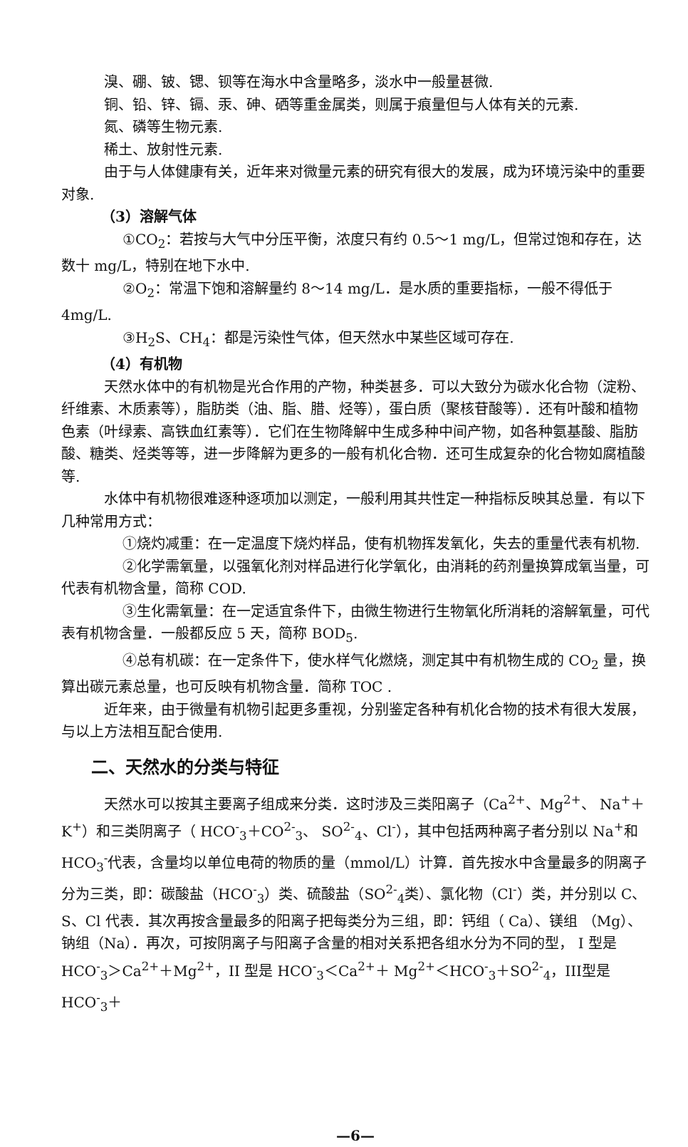溴、硼、铍、锶、钡等在海水中含量略多，淡水中一般量甚微.
铜、铅、锌、镉、汞、砷、硒等重金属类，则属于痕量但与人体有关的元素.
氮、磷等生物元素.
稀土、放射性元素.
由于与人体健康有关，近年来对微量元素的研究有很大的发展，成为环境污染中的重要对象.
（3）溶解气体
①CO<sub>2</sub>：若按与大气中分压平衡，浓度只有约 0.5～1 mg/L，但常过饱和存在，达数十 mg/L，特别在地下水中.
②O<sub>2</sub>：常温下饱和溶解量约 8～14 mg/L．是水质的重要指标，一般不得低于4mg/L.
③H<sub>2</sub>S、CH<sub>4</sub>：都是污染性气体，但天然水中某些区域可存在.
（4）有机物
天然水体中的有机物是光合作用的产物，种类甚多．可以大致分为碳水化合物（淀粉、纤维素、木质素等），脂肪类（油、脂、腊、烃等），蛋白质（聚核苷酸等）．还有叶酸和植物色素（叶绿素、高铁血红素等）．它们在生物降解中生成多种中间产物，如各种氨基酸、脂肪酸、糖类、烃类等等，进一步降解为更多的一般有机化合物．还可生成复杂的化合物如腐植酸等.
水体中有机物很难逐种逐项加以测定，一般利用其共性定一种指标反映其总量．有以下几种常用方式：
①烧灼减重：在一定温度下烧灼样品，使有机物挥发氧化，失去的重量代表有机物.
②化学需氧量，以强氧化剂对样品进行化学氧化，由消耗的药剂量换算成氧当量，可代表有机物含量，简称 COD.
③生化需氧量：在一定适宜条件下，由微生物进行生物氧化所消耗的溶解氧量，可代表有机物含量．一般都反应 5 天，简称 BOD<sub>5</sub>.
④总有机碳：在一定条件下，使水样气化燃烧，测定其中有机物生成的 CO<sub>2</sub> 量，换算出碳元素总量，也可反映有机物含量．简称 TOC .
近年来，由于微量有机物引起更多重视，分别鉴定各种有机化合物的技术有很大发展，与以上方法相互配合使用.
二、天然水的分类与特征
天然水可以按其主要离子组成来分类．这时涉及三类阳离子（Ca<sup>2+</sup>、Mg<sup>2+</sup>、 Na<sup>+</sup>＋K<sup>+</sup>）和三类阴离子（ HCO<sup>-</sup><sub>3</sub>＋CO<sup>2-</sup><sub>3</sub>、 SO<sup>2-</sup><sub>4</sub>、Cl<sup>-</sup>），其中包括两种离子者分别以 Na<sup>+</sup>和 HCO<sub>3</sub><sup>-</sup>代表，含量均以单位电荷的物质的量（mmol/L）计算．首先按水中含量最多的阴离子分为三类，即：碳酸盐（HCO<sup>-</sup><sub>3</sub>）类、硫酸盐（SO<sup>2-</sup><sub>4</sub>类）、氯化物（Cl<sup>-</sup>）类，并分别以 C、S、Cl 代表．其次再按含量最多的阳离子把每类分为三组，即：钙组（ Ca）、镁组 （Mg）、钠组（Na）．再次，可按阴离子与阳离子含量的相对关系把各组水分为不同的型， I 型是 HCO<sup>-</sup><sub>3</sub>＞Ca<sup>2+</sup>＋Mg<sup>2+</sup>，II 型是 HCO<sup>-</sup><sub>3</sub>＜Ca<sup>2+</sup>＋ Mg<sup>2+</sup>＜HCO<sup>-</sup><sub>3</sub>＋SO<sup>2-</sup><sub>4</sub>，III型是 HCO<sup>-</sup><sub>3</sub>＋
—6—